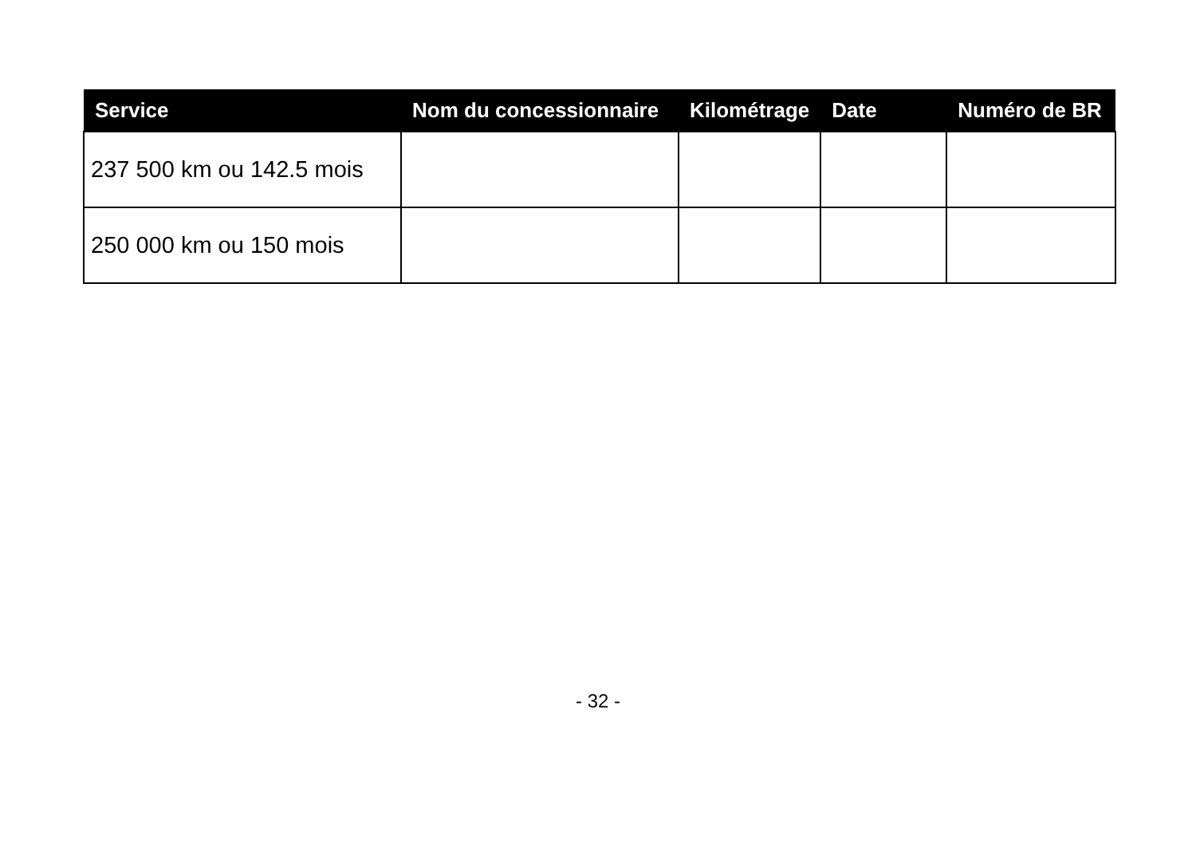| Service | Nom du concessionnaire | Kilométrage | Date | Numéro de BR |
| --- | --- | --- | --- | --- |
| 237 500 km ou 142.5 mois | | | | |
| 250 000 km ou 150 mois | | | | |
- 32 -